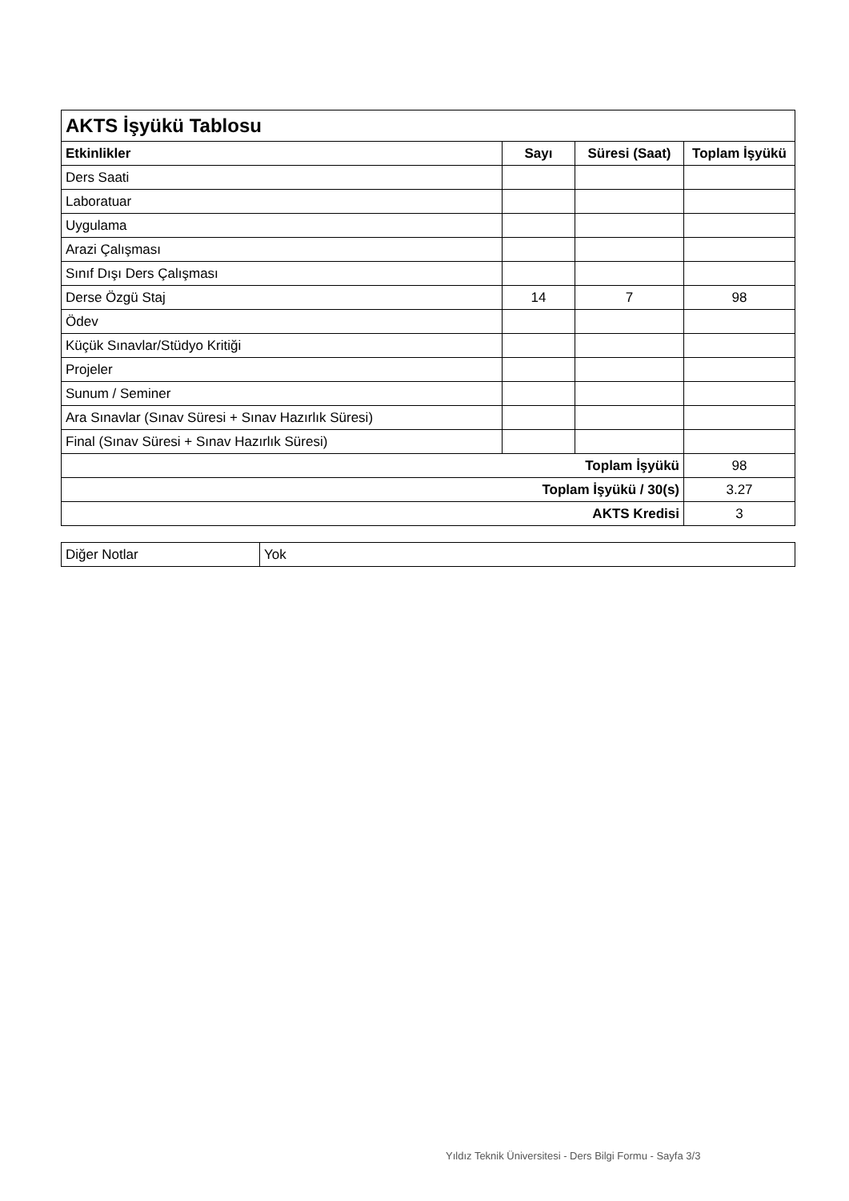| AKTS İşyükü Tablosu | | | |
| Etkinlikler | Sayı | Süresi (Saat) | Toplam İşyükü |
| Ders Saati | | | |
| Laboratuar | | | |
| Uygulama | | | |
| Arazi Çalışması | | | |
| Sınıf Dışı Ders Çalışması | | | |
| Derse Özgü Staj | 14 | 7 | 98 |
| Ödev | | | |
| Küçük Sınavlar/Stüdyo Kritiği | | | |
| Projeler | | | |
| Sunum / Seminer | | | |
| Ara Sınavlar (Sınav Süresi + Sınav Hazırlık Süresi) | | | |
| Final (Sınav Süresi + Sınav Hazırlık Süresi) | | | |
| Toplam İşyükü | | | 98 |
| Toplam İşyükü / 30(s) | | | 3.27 |
| AKTS Kredisi | | | 3 |
| Diğer Notlar | Yok |
Yıldız Teknik Üniversitesi - Ders Bilgi Formu - Sayfa 3/3